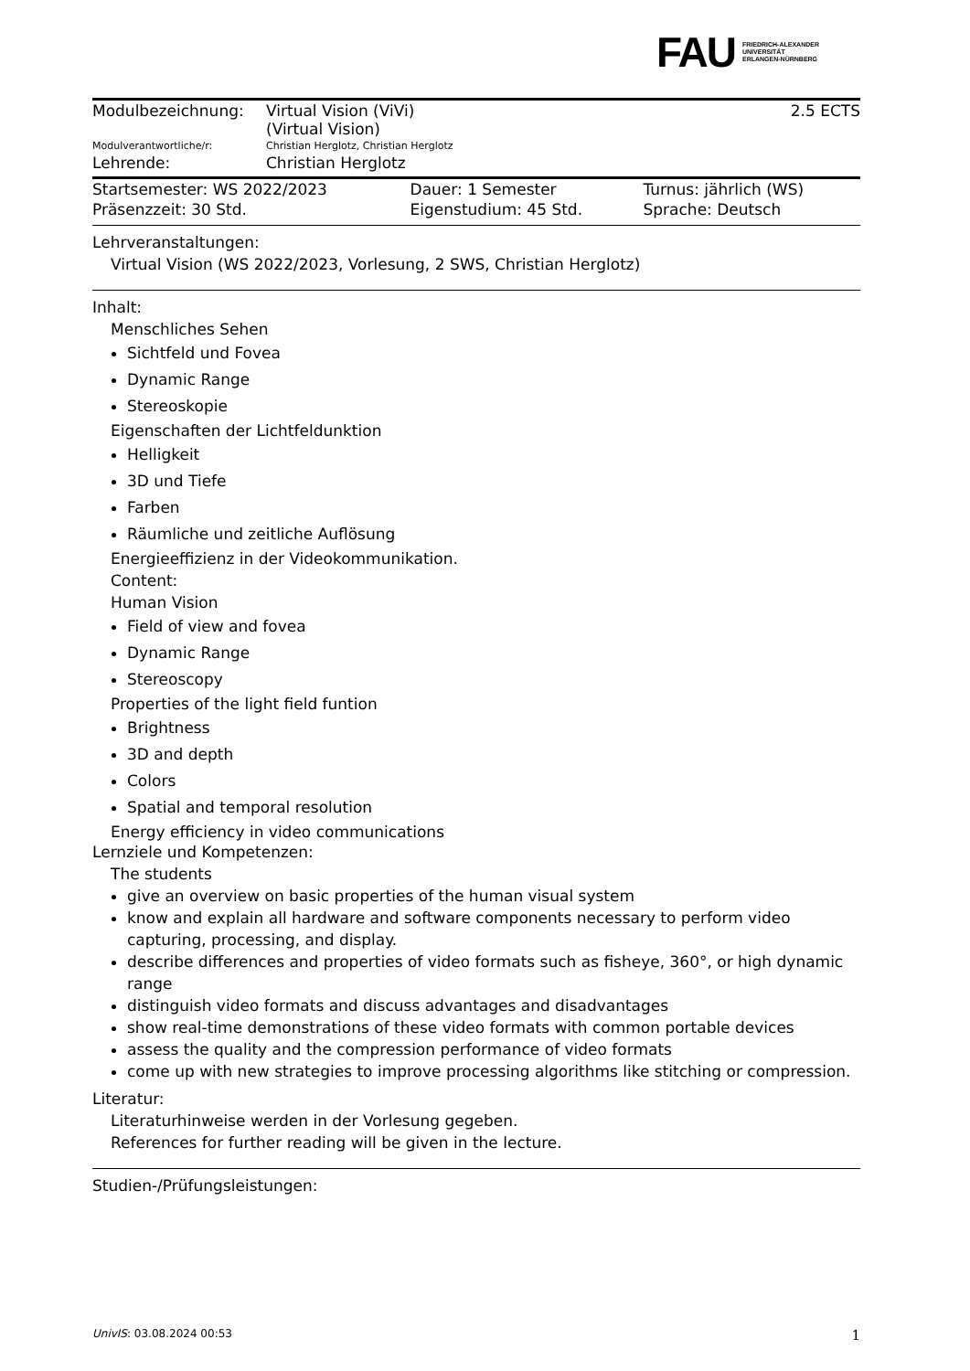FAU FRIEDRICH-ALEXANDER
UNIVERSITÄT
ERLANGEN-NÜRNBERG
| Modulbezeichnung: | Virtual Vision (ViVi) (Virtual Vision) | 2.5 ECTS |
| Modulverantwortliche/r: | Christian Herglotz, Christian Herglotz | |
| Lehrende: | Christian Herglotz | |
| Startsemester: WS 2022/2023 | Dauer: 1 Semester | Turnus: jährlich (WS) |
| Präsenzzeit: 30 Std. | Eigenstudium: 45 Std. | Sprache: Deutsch |
Lehrveranstaltungen:
Virtual Vision (WS 2022/2023, Vorlesung, 2 SWS, Christian Herglotz)
Inhalt:
Menschliches Sehen
Sichtfeld und Fovea
Dynamic Range
Stereoskopie
Eigenschaften der Lichtfeldunktion
Helligkeit
3D und Tiefe
Farben
Räumliche und zeitliche Auflösung
Energieeffizienz in der Videokommunikation.
Content:
Human Vision
Field of view and fovea
Dynamic Range
Stereoscopy
Properties of the light field funtion
Brightness
3D and depth
Colors
Spatial and temporal resolution
Energy efficiency in video communications
Lernziele und Kompetenzen:
The students
give an overview on basic properties of the human visual system
know and explain all hardware and software components necessary to perform video capturing, processing, and display.
describe differences and properties of video formats such as fisheye, 360°, or high dynamic range
distinguish video formats and discuss advantages and disadvantages
show real-time demonstrations of these video formats with common portable devices
assess the quality and the compression performance of video formats
come up with new strategies to improve processing algorithms like stitching or compression.
Literatur:
Literaturhinweise werden in der Vorlesung gegeben.
References for further reading will be given in the lecture.
Studien-/Prüfungsleistungen:
UnivIS: 03.08.2024 00:53 1